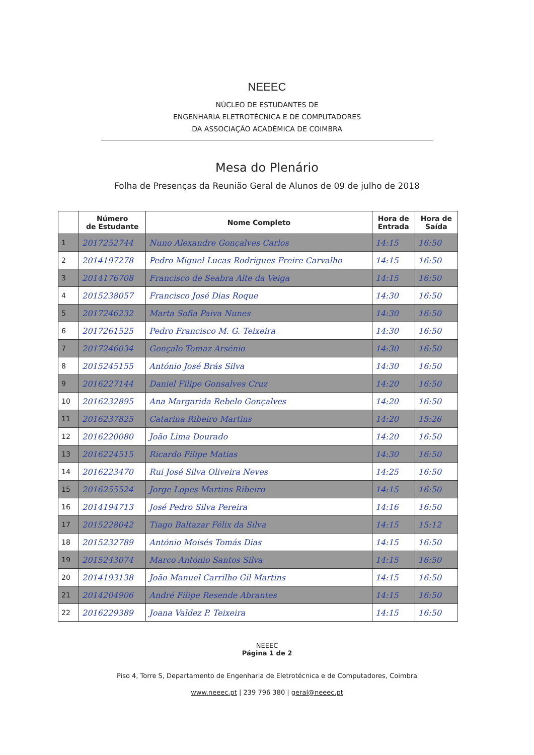NEEEC
NÚCLEO DE ESTUDANTES DE
ENGENHARIA ELETROTÉCNICA E DE COMPUTADORES
DA ASSOCIAÇÃO ACADÉMICA DE COIMBRA
Mesa do Plenário
Folha de Presenças da Reunião Geral de Alunos de 09 de julho de 2018
| | Número de Estudante | Nome Completo | Hora de Entrada | Hora de Saída |
| --- | --- | --- | --- | --- |
| 1 | 2017252744 | Nuno Alexandre Gonçalves Carlos | 14:15 | 16:50 |
| 2 | 2014197278 | Pedro Miguel Lucas Rodrigues Freire Carvalho | 14:15 | 16:50 |
| 3 | 2014176708 | Francisco de Seabra Alte da Veiga | 14:15 | 16:50 |
| 4 | 2015238057 | Francisco José Dias Roque | 14:30 | 16:50 |
| 5 | 2017246232 | Marta Sofia Paiva Nunes | 14:30 | 16:50 |
| 6 | 2017261525 | Pedro Francisco M. G. Teixeira | 14:30 | 16:50 |
| 7 | 2017246034 | Gonçalo Tomaz Arsénio | 14:30 | 16:50 |
| 8 | 2015245155 | António José Brás Silva | 14:30 | 16:50 |
| 9 | 2016227144 | Daniel Filipe Gonsalves Cruz | 14:20 | 16:50 |
| 10 | 2016232895 | Ana Margarida Rebelo Gonçalves | 14:20 | 16:50 |
| 11 | 2016237825 | Catarina Ribeiro Martins | 14:20 | 15:26 |
| 12 | 2016220080 | João Lima Dourado | 14:20 | 16:50 |
| 13 | 2016224515 | Ricardo Filipe Matias | 14:30 | 16:50 |
| 14 | 2016223470 | Rui José Silva Oliveira Neves | 14:25 | 16:50 |
| 15 | 2016255524 | Jorge Lopes Martins Ribeiro | 14:15 | 16:50 |
| 16 | 2014194713 | José Pedro Silva Pereira | 14:16 | 16:50 |
| 17 | 2015228042 | Tiago Baltazar Félix da Silva | 14:15 | 15:12 |
| 18 | 2015232789 | António Moisés Tomás Dias | 14:15 | 16:50 |
| 19 | 2015243074 | Marco António Santos Silva | 14:15 | 16:50 |
| 20 | 2014193138 | João Manuel Carrilho Gil Martins | 14:15 | 16:50 |
| 21 | 2014204906 | André Filipe Resende Abrantes | 14:15 | 16:50 |
| 22 | 2016229389 | Joana Valdez P. Teixeira | 14:15 | 16:50 |
NEEEC
Página 1 de 2
Piso 4, Torre S, Departamento de Engenharia de Eletrotécnica e de Computadores, Coimbra
www.neeec.pt | 239 796 380 | geral@neeec.pt